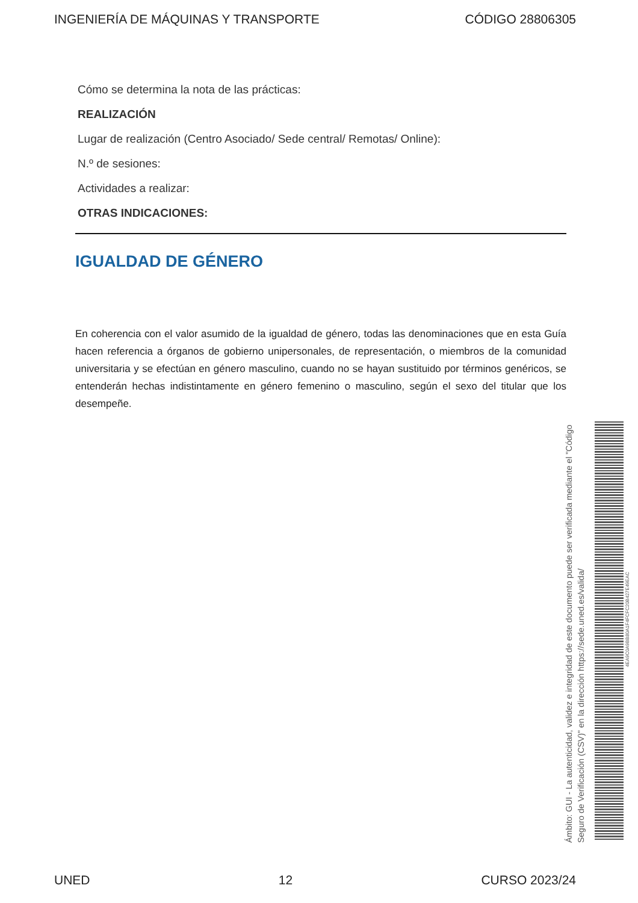INGENIERÍA DE MÁQUINAS Y TRANSPORTE CÓDIGO 28806305
Cómo se determina la nota de las prácticas:
REALIZACIÓN
Lugar de realización (Centro Asociado/ Sede central/ Remotas/ Online):
N.º de sesiones:
Actividades a realizar:
OTRAS INDICACIONES:
IGUALDAD DE GÉNERO
En coherencia con el valor asumido de la igualdad de género, todas las denominaciones que en esta Guía hacen referencia a órganos de gobierno unipersonales, de representación, o miembros de la comunidad universitaria y se efectúan en género masculino, cuando no se hayan sustituido por términos genéricos, se entenderán hechas indistintamente en género femenino o masculino, según el sexo del titular que los desempeñe.
Ámbito: GUI - La autenticidad, validez e integridad de este documento puede ser verificada mediante el "Código Seguro de Verificación (CSV)" en la dirección https://sede.uned.es/valida/
4EA9C0A9BB80A1F4FCFC20B427E49EAC
UNED 12 CURSO 2023/24